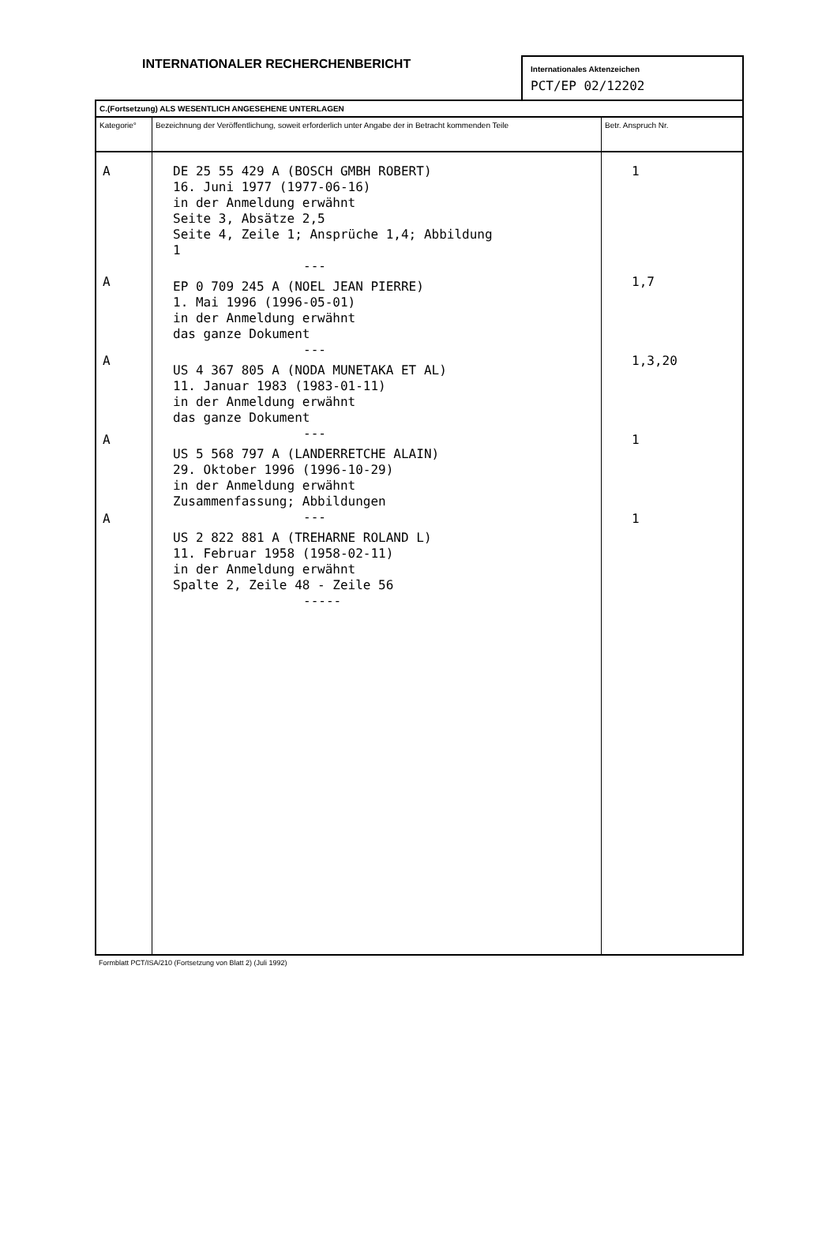INTERNATIONALER RECHERCHENBERICHT
Internationales Aktenzeichen
PCT/EP 02/12202
| C.(Fortsetzung) ALS WESENTLICH ANGESEHENE UNTERLAGEN | | |
| Kategorie° | Bezeichnung der Veröffentlichung, soweit erforderlich unter Angabe der in Betracht kommenden Teile | Betr. Anspruch Nr. |
| A A A A A | DE 25 55 429 A (BOSCH GMBH ROBERT) 16. Juni 1977 (1977-06-16) in der Anmeldung erwähnt Seite 3, Absätze 2,5 Seite 4, Zeile 1; Ansprüche 1,4; Abbildung 1 --- EP 0 709 245 A (NOEL JEAN PIERRE) 1. Mai 1996 (1996-05-01) in der Anmeldung erwähnt das ganze Dokument --- US 4 367 805 A (NODA MUNETAKA ET AL) 11. Januar 1983 (1983-01-11) in der Anmeldung erwähnt das ganze Dokument --- US 5 568 797 A (LANDERRETCHE ALAIN) 29. Oktober 1996 (1996-10-29) in der Anmeldung erwähnt Zusammenfassung; Abbildungen --- US 2 822 881 A (TREHARNE ROLAND L) 11. Februar 1958 (1958-02-11) in der Anmeldung erwähnt Spalte 2, Zeile 48 - Zeile 56 ----- | 1 1,7 1,3,20 1 1 |
Formblatt PCT/ISA/210 (Fortsetzung von Blatt 2) (Juli 1992)